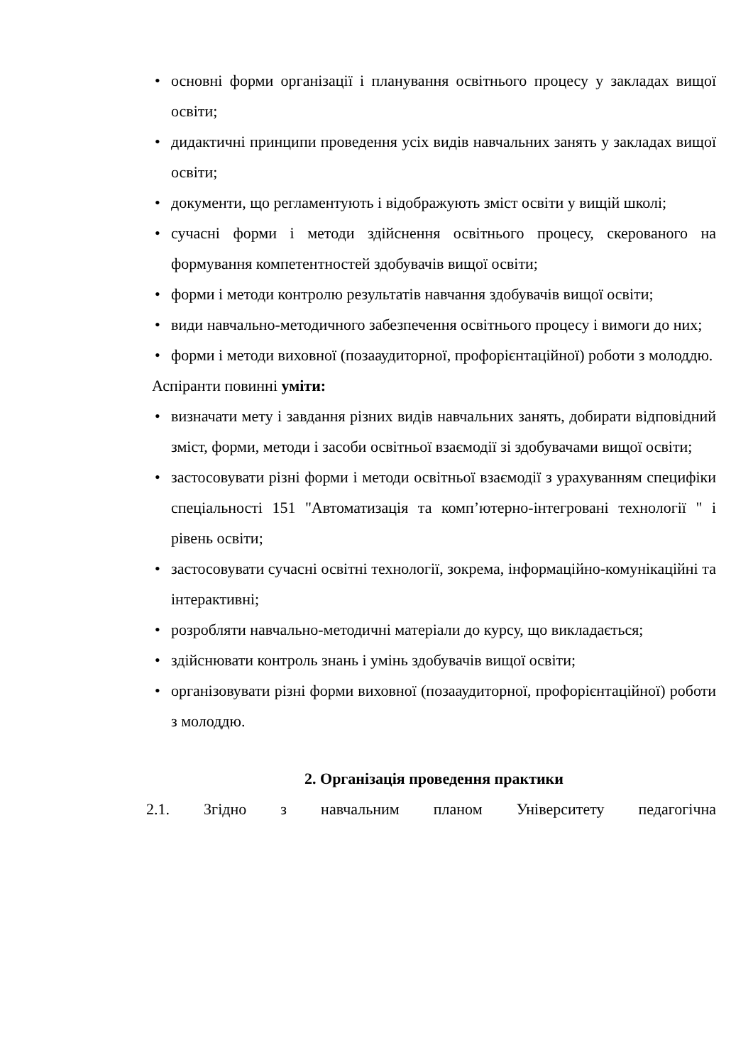• основні форми організації і планування освітнього процесу у закладах вищої освіти;
• дидактичні принципи проведення усіх видів навчальних занять у закладах вищої освіти;
• документи, що регламентують і відображують зміст освіти у вищій школі;
• сучасні форми і методи здійснення освітнього процесу, скерованого на формування компетентностей здобувачів вищої освіти;
• форми і методи контролю результатів навчання здобувачів вищої освіти;
• види навчально-методичного забезпечення освітнього процесу і вимоги до них;
• форми і методи виховної (позааудиторної, профорієнтаційної) роботи з молоддю.
Аспіранти повинні уміти:
• визначати мету і завдання різних видів навчальних занять, добирати відповідний зміст, форми, методи і засоби освітньої взаємодії зі здобувачами вищої освіти;
• застосовувати різні форми і методи освітньої взаємодії з урахуванням специфіки спеціальності 151 "Автоматизація та комп’ютерно-інтегровані технології " і рівень освіти;
• застосовувати сучасні освітні технології, зокрема, інформаційно-комунікаційні та інтерактивні;
• розробляти навчально-методичні матеріали до курсу, що викладається;
• здійснювати контроль знань і умінь здобувачів вищої освіти;
• організовувати різні форми виховної (позааудиторної, профорієнтаційної) роботи з молоддю.
2. Організація проведення практики
2.1. Згідно з навчальним планом Університету педагогічна